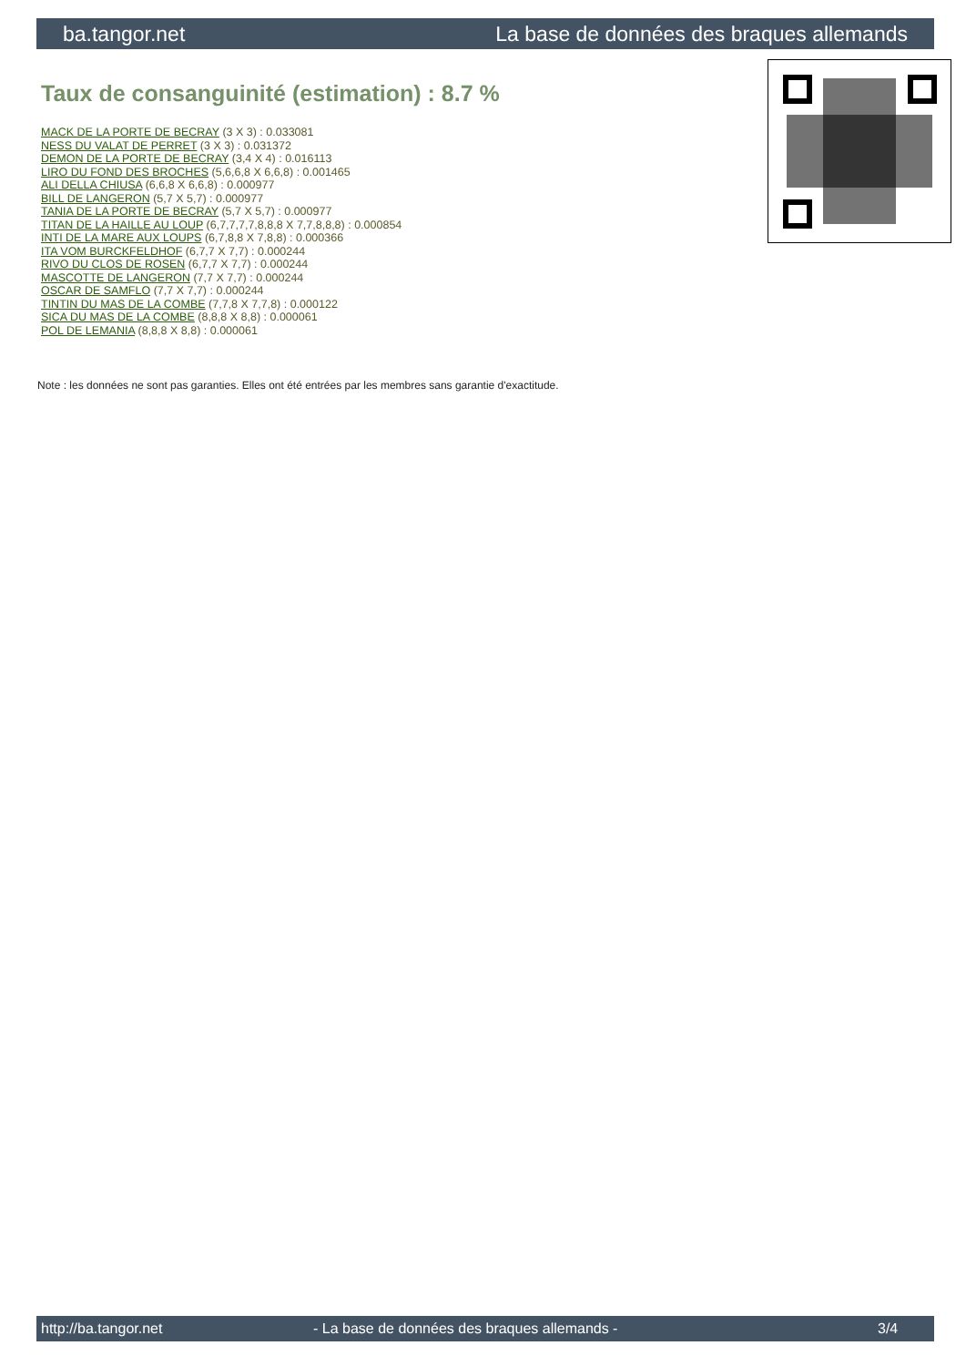ba.tangor.net La base de données des braques allemands
Taux de consanguinité (estimation) : 8.7 %
MACK DE LA PORTE DE BECRAY (3 X 3) : 0.033081
NESS DU VALAT DE PERRET (3 X 3) : 0.031372
DEMON DE LA PORTE DE BECRAY (3,4 X 4) : 0.016113
LIRO DU FOND DES BROCHES (5,6,6,8 X 6,6,8) : 0.001465
ALI DELLA CHIUSA (6,6,8 X 6,6,8) : 0.000977
BILL DE LANGERON (5,7 X 5,7) : 0.000977
TANIA DE LA PORTE DE BECRAY (5,7 X 5,7) : 0.000977
TITAN DE LA HAILLE AU LOUP (6,7,7,7,7,8,8,8 X 7,7,8,8,8) : 0.000854
INTI DE LA MARE AUX LOUPS (6,7,8,8 X 7,8,8) : 0.000366
ITA VOM BURCKFELDHOF (6,7,7 X 7,7) : 0.000244
RIVO DU CLOS DE ROSEN (6,7,7 X 7,7) : 0.000244
MASCOTTE DE LANGERON (7,7 X 7,7) : 0.000244
OSCAR DE SAMFLO (7,7 X 7,7) : 0.000244
TINTIN DU MAS DE LA COMBE (7,7,8 X 7,7,8) : 0.000122
SICA DU MAS DE LA COMBE (8,8,8 X 8,8) : 0.000061
POL DE LEMANIA (8,8,8 X 8,8) : 0.000061
Note : les données ne sont pas garanties. Elles ont été entrées par les membres sans garantie d'exactitude.
http://ba.tangor.net - La base de données des braques allemands - 3/4